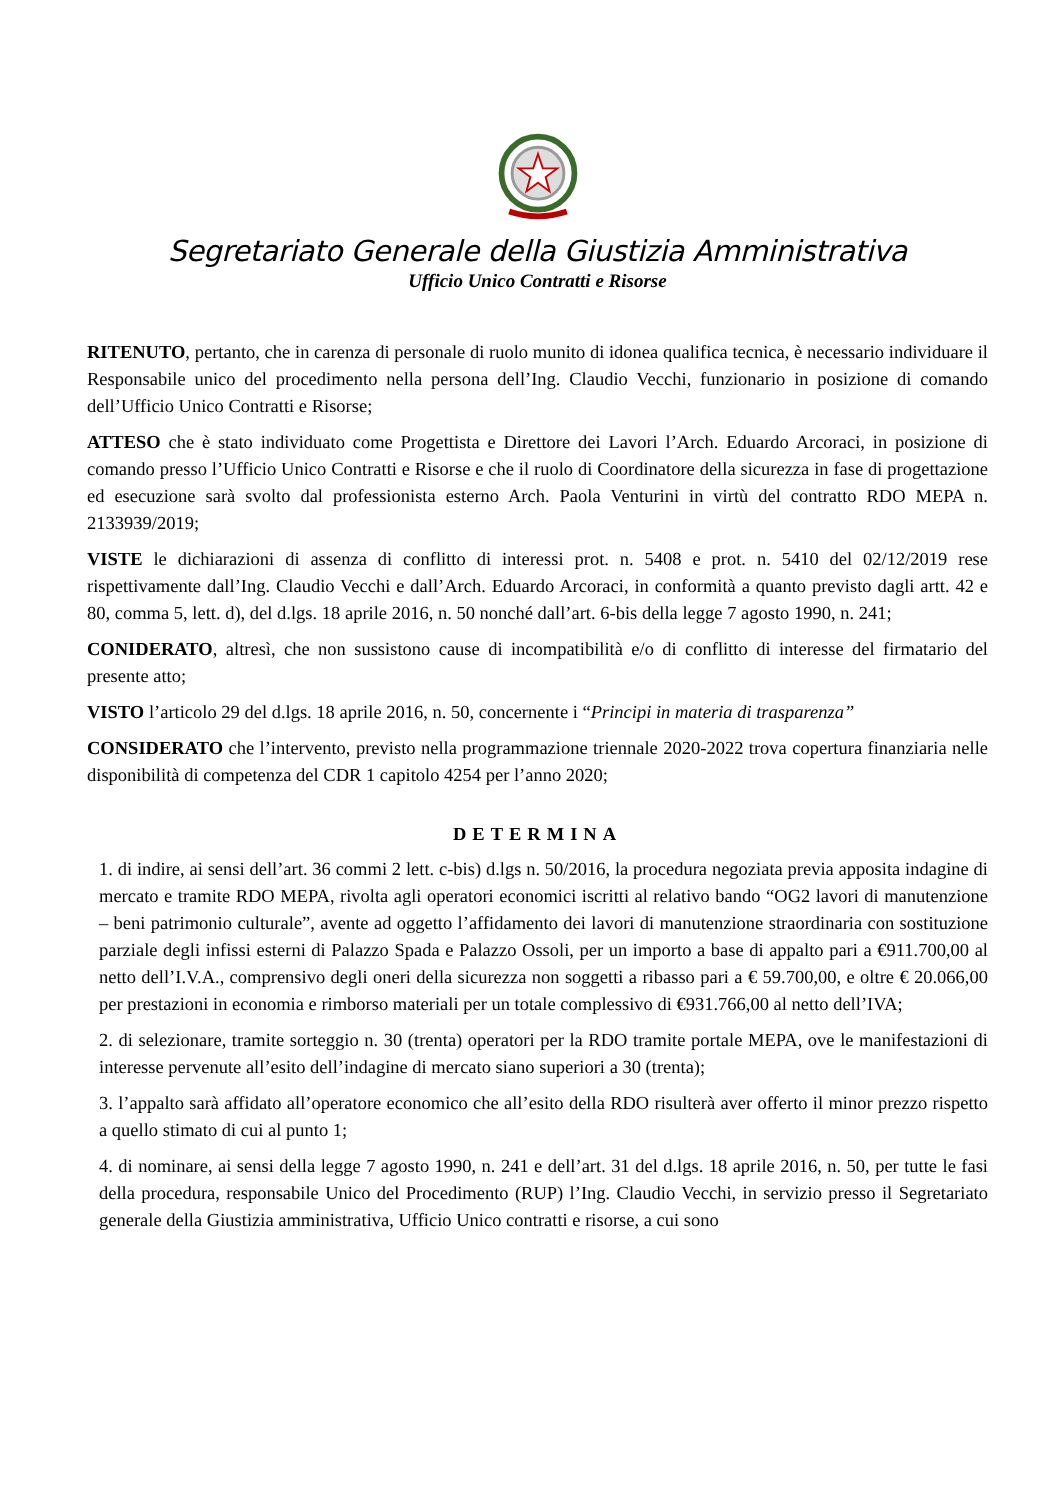Segretariato Generale della Giustizia Amministrativa
Ufficio Unico Contratti e Risorse
RITENUTO, pertanto, che in carenza di personale di ruolo munito di idonea qualifica tecnica, è necessario individuare il Responsabile unico del procedimento nella persona dell’Ing. Claudio Vecchi, funzionario in posizione di comando dell’Ufficio Unico Contratti e Risorse;
ATTESO che è stato individuato come Progettista e Direttore dei Lavori l’Arch. Eduardo Arcoraci, in posizione di comando presso l’Ufficio Unico Contratti e Risorse e che il ruolo di Coordinatore della sicurezza in fase di progettazione ed esecuzione sarà svolto dal professionista esterno Arch. Paola Venturini in virtù del contratto RDO MEPA n. 2133939/2019;
VISTE le dichiarazioni di assenza di conflitto di interessi prot. n. 5408 e prot. n. 5410 del 02/12/2019 rese rispettivamente dall’Ing. Claudio Vecchi e dall’Arch. Eduardo Arcoraci, in conformità a quanto previsto dagli artt. 42 e 80, comma 5, lett. d), del d.lgs. 18 aprile 2016, n. 50 nonché dall’art. 6-bis della legge 7 agosto 1990, n. 241;
CONIDERATO, altresì, che non sussistono cause di incompatibilità e/o di conflitto di interesse del firmatario del presente atto;
VISTO l’articolo 29 del d.lgs. 18 aprile 2016, n. 50, concernente i “Principi in materia di trasparenza”
CONSIDERATO che l’intervento, previsto nella programmazione triennale 2020-2022 trova copertura finanziaria nelle disponibilità di competenza del CDR 1 capitolo 4254 per l’anno 2020;
DETERMINA
1. di indire, ai sensi dell’art. 36 commi 2 lett. c-bis) d.lgs n. 50/2016, la procedura negoziata previa apposita indagine di mercato e tramite RDO MEPA, rivolta agli operatori economici iscritti al relativo bando “OG2 lavori di manutenzione – beni patrimonio culturale”, avente ad oggetto l’affidamento dei lavori di manutenzione straordinaria con sostituzione parziale degli infissi esterni di Palazzo Spada e Palazzo Ossoli, per un importo a base di appalto pari a €911.700,00 al netto dell’I.V.A., comprensivo degli oneri della sicurezza non soggetti a ribasso pari a € 59.700,00, e oltre € 20.066,00 per prestazioni in economia e rimborso materiali per un totale complessivo di €931.766,00 al netto dell’IVA;
2. di selezionare, tramite sorteggio n. 30 (trenta) operatori per la RDO tramite portale MEPA, ove le manifestazioni di interesse pervenute all’esito dell’indagine di mercato siano superiori a 30 (trenta);
3. l’appalto sarà affidato all’operatore economico che all’esito della RDO risulterà aver offerto il minor prezzo rispetto a quello stimato di cui al punto 1;
4. di nominare, ai sensi della legge 7 agosto 1990, n. 241 e dell’art. 31 del d.lgs. 18 aprile 2016, n. 50, per tutte le fasi della procedura, responsabile Unico del Procedimento (RUP) l’Ing. Claudio Vecchi, in servizio presso il Segretariato generale della Giustizia amministrativa, Ufficio Unico contratti e risorse, a cui sono